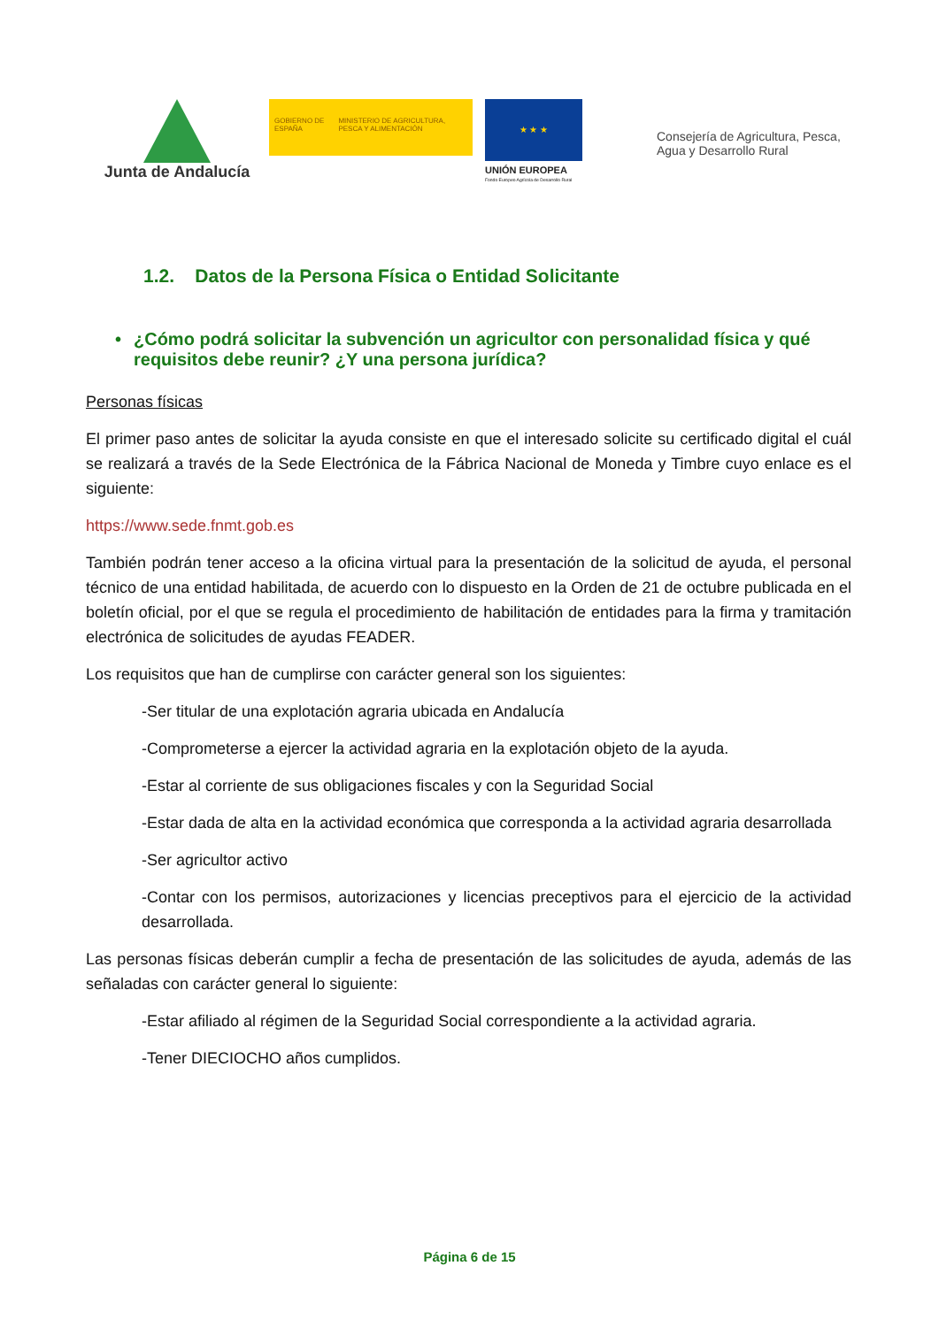Junta de Andalucía
GOBIERNO DE ESPAÑA MINISTERIO DE AGRICULTURA, PESCA Y ALIMENTACIÓN
★ ★ ★
UNIÓN EUROPEA
Fondo Europeo Agrícola de Desarrollo Rural
Consejería de Agricultura, Pesca,
Agua y Desarrollo Rural
1.2. Datos de la Persona Física o Entidad Solicitante
• ¿Cómo podrá solicitar la subvención un agricultor con personalidad física y qué requisitos debe reunir? ¿Y una persona jurídica?
Personas físicas
El primer paso antes de solicitar la ayuda consiste en que el interesado solicite su certificado digital el cuál se realizará a través de la Sede Electrónica de la Fábrica Nacional de Moneda y Timbre cuyo enlace es el siguiente:
https://www.sede.fnmt.gob.es
También podrán tener acceso a la oficina virtual para la presentación de la solicitud de ayuda, el personal técnico de una entidad habilitada, de acuerdo con lo dispuesto en la Orden de 21 de octubre publicada en el boletín oficial, por el que se regula el procedimiento de habilitación de entidades para la firma y tramitación electrónica de solicitudes de ayudas FEADER.
Los requisitos que han de cumplirse con carácter general son los siguientes:
-Ser titular de una explotación agraria ubicada en Andalucía
-Comprometerse a ejercer la actividad agraria en la explotación objeto de la ayuda.
-Estar al corriente de sus obligaciones fiscales y con la Seguridad Social
-Estar dada de alta en la actividad económica que corresponda a la actividad agraria desarrollada
-Ser agricultor activo
-Contar con los permisos, autorizaciones y licencias preceptivos para el ejercicio de la actividad desarrollada.
Las personas físicas deberán cumplir a fecha de presentación de las solicitudes de ayuda, además de las señaladas con carácter general lo siguiente:
-Estar afiliado al régimen de la Seguridad Social correspondiente a la actividad agraria.
-Tener DIECIOCHO años cumplidos.
Página 6 de 15